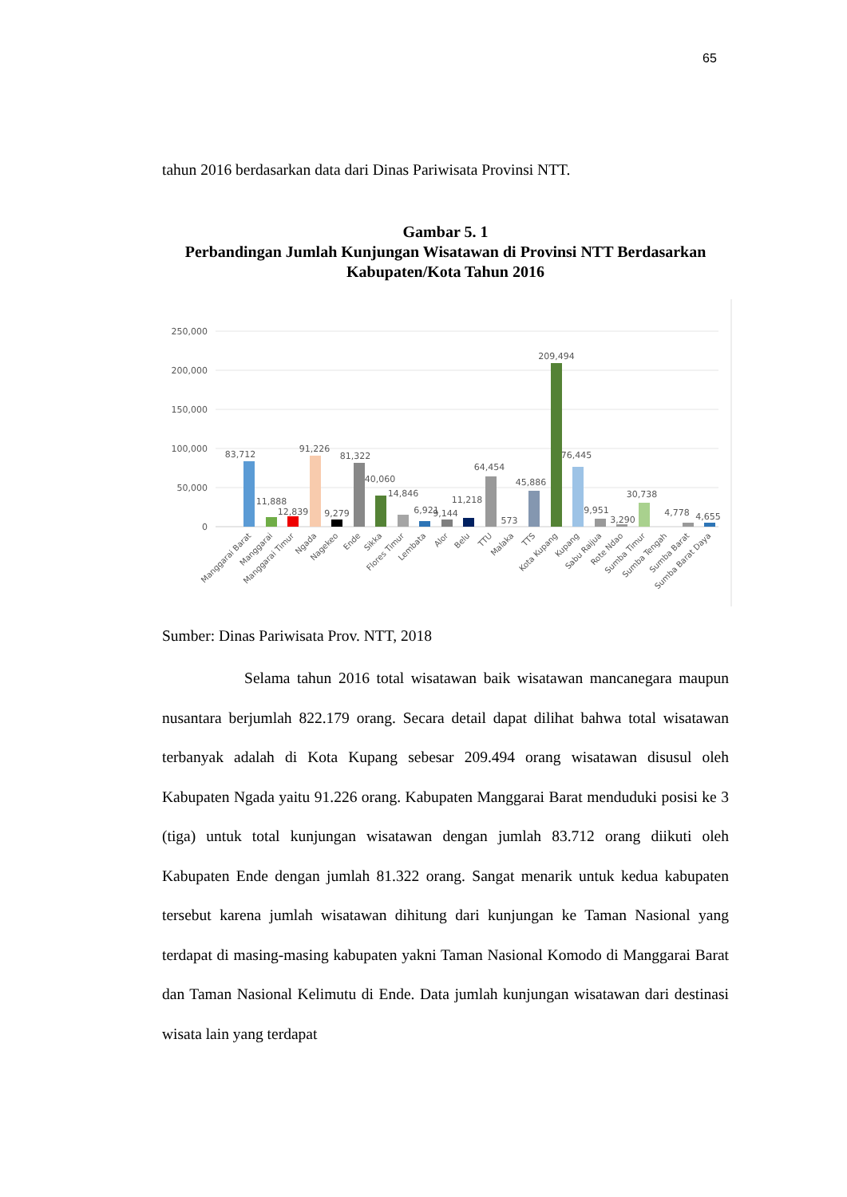65
tahun 2016 berdasarkan data dari Dinas Pariwisata Provinsi NTT.
Gambar 5. 1
Perbandingan Jumlah Kunjungan Wisatawan di Provinsi NTT Berdasarkan Kabupaten/Kota Tahun 2016
250,000
200,000
150,000
100,000
50,000
0
83,712
11,888
12,839
91,226
9,279
81,322
40,060
14,846
6,921
9,144
11,218
64,454
573
45,886
209,494
76,445
9,951
3,290
30,738
4,778
4,655
Manggarai Barat
Manggarai
Manggarai Timur
Ngada
Nagekeo
Ende
Sikka
Flores Timur
Lembata
Alor
Belu
TTU
Malaka
TTS
Kota Kupang
Kupang
Sabu Raijua
Rote Ndao
Sumba Timur
Sumba Tengah
Sumba Barat
Sumba Barat Daya
Sumber: Dinas Pariwisata Prov. NTT, 2018
Selama tahun 2016 total wisatawan baik wisatawan mancanegara maupun nusantara berjumlah 822.179 orang. Secara detail dapat dilihat bahwa total wisatawan terbanyak adalah di Kota Kupang sebesar 209.494 orang wisatawan disusul oleh Kabupaten Ngada yaitu 91.226 orang. Kabupaten Manggarai Barat menduduki posisi ke 3 (tiga) untuk total kunjungan wisatawan dengan jumlah 83.712 orang diikuti oleh Kabupaten Ende dengan jumlah 81.322 orang. Sangat menarik untuk kedua kabupaten tersebut karena jumlah wisatawan dihitung dari kunjungan ke Taman Nasional yang terdapat di masing-masing kabupaten yakni Taman Nasional Komodo di Manggarai Barat dan Taman Nasional Kelimutu di Ende. Data jumlah kunjungan wisatawan dari destinasi wisata lain yang terdapat